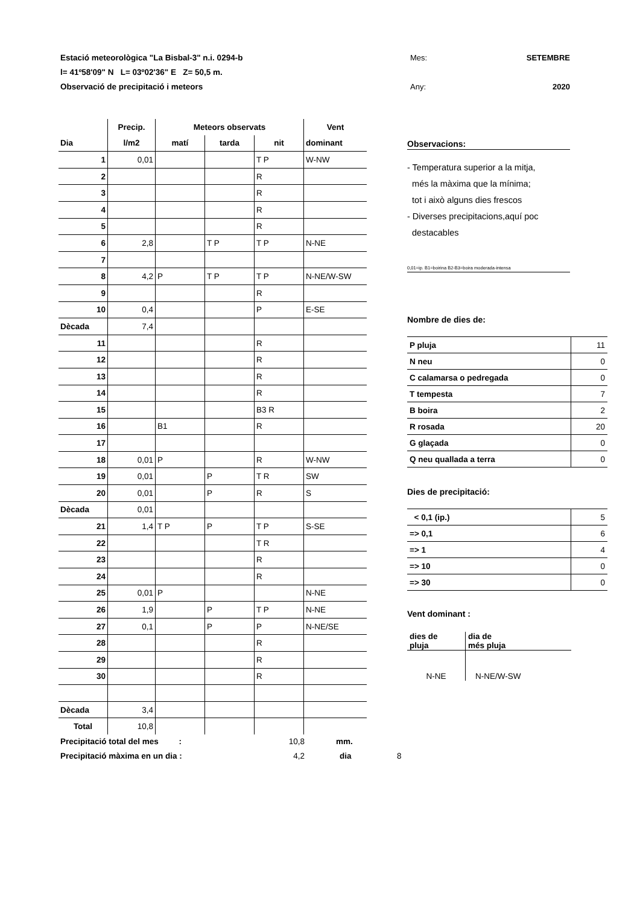Estació meteorològica "La Bisbal-3" n.i. 0294-b Mes: SETEMBRE
l= 41º58'09" N L= 03º02'36" E Z= 50,5 m.
Observació de precipitació i meteors Any: 2020
| | Precip. | Meteors observats | | | Vent |
| --- | --- | --- | --- | --- | --- |
| Dia | l/m2 | matí | tarda | nit | dominant |
| 1 | 0,01 | | | T P | W-NW |
| 2 | | | | R | |
| 3 | | | | R | |
| 4 | | | | R | |
| 5 | | | | R | |
| 6 | 2,8 | | T P | T P | N-NE |
| 7 | | | | | |
| 8 | 4,2 | P | T P | T P | N-NE/W-SW |
| 9 | | | | R | |
| 10 | 0,4 | | | P | E-SE |
| Dècada | 7,4 | | | | |
| 11 | | | | R | |
| 12 | | | | R | |
| 13 | | | | R | |
| 14 | | | | R | |
| 15 | | | | B3 R | |
| 16 | | B1 | | R | |
| 17 | | | | | |
| 18 | 0,01 | P | | R | W-NW |
| 19 | 0,01 | | P | T R | SW |
| 20 | 0,01 | | P | R | S |
| Dècada | 0,01 | | | | |
| 21 | 1,4 | T P | P | T P | S-SE |
| 22 | | | | T R | |
| 23 | | | | R | |
| 24 | | | | R | |
| 25 | 0,01 | P | | | N-NE |
| 26 | 1,9 | | P | T P | N-NE |
| 27 | 0,1 | | P | P | N-NE/SE |
| 28 | | | | R | |
| 29 | | | | R | |
| 30 | | | | R | |
| Dècada | 3,4 | | | | |
| Total | 10,8 | | | | |
Observacions:
- Temperatura superior a la mitja,
més la màxima que la mínima;
tot i això alguns dies frescos
- Diverses precipitacions,aquí poc
destacables
0,01=ip. B1=boirina B2-B3=boira moderada-intensa
Nombre de dies de:
| P pluja | 11 |
| N neu | 0 |
| C calamarsa o pedregada | 0 |
| T tempesta | 7 |
| B boira | 2 |
| R rosada | 20 |
| G glaçada | 0 |
| Q neu quallada a terra | 0 |
Dies de precipitació:
| < 0,1 (ip.) | 5 |
| => 0,1 | 6 |
| => 1 | 4 |
| => 10 | 0 |
| => 30 | 0 |
Vent dominant :
| dies de pluja | dia de més pluja |
| N-NE | N-NE/W-SW |
Precipitació total del mes : 10,8 mm.
Precipitació màxima en un dia : 4,2 dia 8